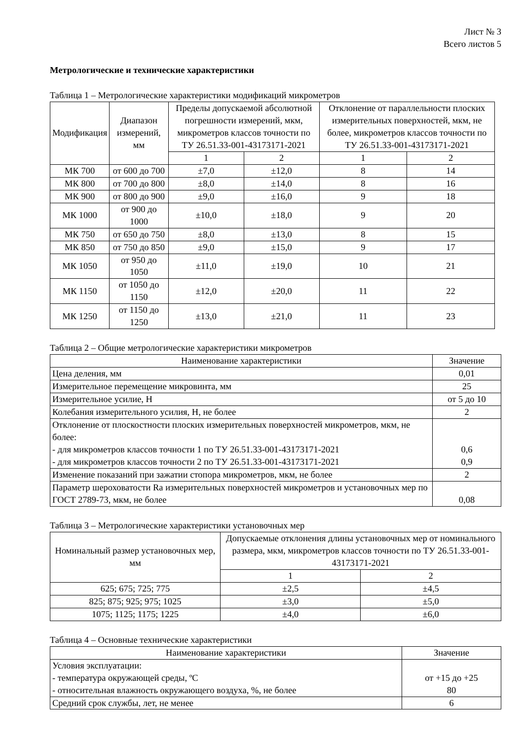Лист № 3
Всего листов 5
Метрологические и технические характеристики
Таблица 1 – Метрологические характеристики модификаций микрометров
| Модификация | Диапазон измерений, мм | Пределы допускаемой абсолютной погрешности измерений, мкм, микрометров классов точности по ТУ 26.51.33-001-43173171-2021 | | Отклонение от параллельности плоских измерительных поверхностей, мкм, не более, микрометров классов точности по ТУ 26.51.33-001-43173171-2021 | |
| --- | --- | --- | --- | --- | --- |
| | | 1 | 2 | 1 | 2 |
| МК 700 | от 600 до 700 | ±7,0 | ±12,0 | 8 | 14 |
| МК 800 | от 700 до 800 | ±8,0 | ±14,0 | 8 | 16 |
| МК 900 | от 800 до 900 | ±9,0 | ±16,0 | 9 | 18 |
| МК 1000 | от 900 до 1000 | ±10,0 | ±18,0 | 9 | 20 |
| МК 750 | от 650 до 750 | ±8,0 | ±13,0 | 8 | 15 |
| МК 850 | от 750 до 850 | ±9,0 | ±15,0 | 9 | 17 |
| МК 1050 | от 950 до 1050 | ±11,0 | ±19,0 | 10 | 21 |
| МК 1150 | от 1050 до 1150 | ±12,0 | ±20,0 | 11 | 22 |
| МК 1250 | от 1150 до 1250 | ±13,0 | ±21,0 | 11 | 23 |
Таблица 2 – Общие метрологические характеристики микрометров
| Наименование характеристики | Значение |
| --- | --- |
| Цена деления, мм | 0,01 |
| Измерительное перемещение микровинта, мм | 25 |
| Измерительное усилие, Н | от 5 до 10 |
| Колебания измерительного усилия, Н, не более | 2 |
| Отклонение от плоскостности плоских измерительных поверхностей микрометров, мкм, не более: - для микрометров классов точности 1 по ТУ 26.51.33-001-43173171-2021 - для микрометров классов точности 2 по ТУ 26.51.33-001-43173171-2021 | 0,6 0,9 |
| Изменение показаний при зажатии стопора микрометров, мкм, не более | 2 |
| Параметр шероховатости Ra измерительных поверхностей микрометров и установочных мер по ГОСТ 2789-73, мкм, не более | 0,08 |
Таблица 3 – Метрологические характеристики установочных мер
| Номинальный размер установочных мер, мм | Допускаемые отклонения длины установочных мер от номинального размера, мкм, микрометров классов точности по ТУ 26.51.33-001-43173171-2021 | |
| --- | --- | --- |
| | 1 | 2 |
| 625; 675; 725; 775 | ±2,5 | ±4,5 |
| 825; 875; 925; 975; 1025 | ±3,0 | ±5,0 |
| 1075; 1125; 1175; 1225 | ±4,0 | ±6,0 |
Таблица 4 – Основные технические характеристики
| Наименование характеристики | Значение |
| --- | --- |
| Условия эксплуатации: - температура окружающей среды, ºС - относительная влажность окружающего воздуха, %, не более | от +15 до +25 80 |
| Средний срок службы, лет, не менее | 6 |